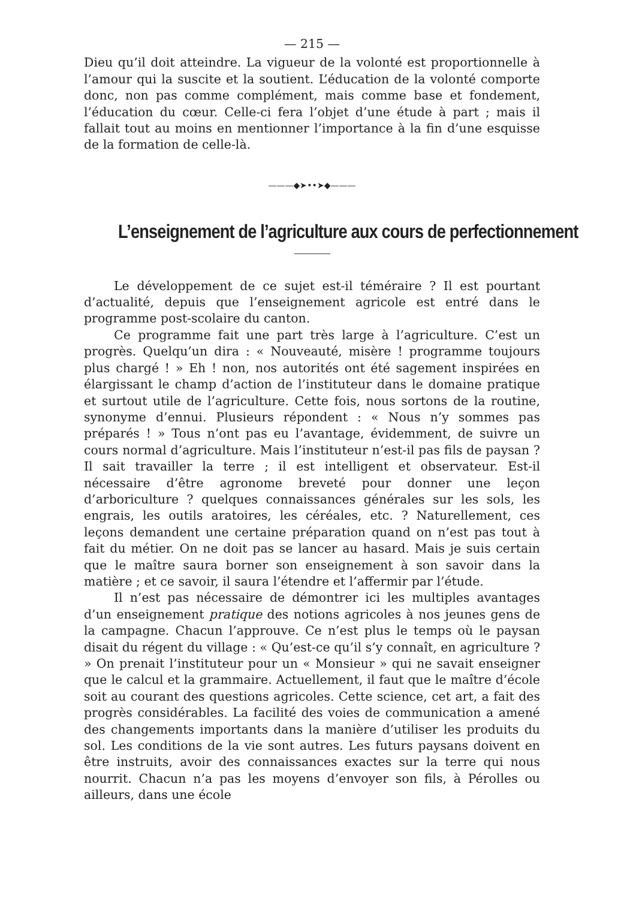— 215 —
Dieu qu’il doit atteindre. La vigueur de la volonté est proportionnelle à l’amour qui la suscite et la soutient. L’éducation de la volonté comporte donc, non pas comme complément, mais comme base et fondement, l’éducation du cœur. Celle-ci fera l’objet d’une étude à part ; mais il fallait tout au moins en mentionner l’importance à la fin d’une esquisse de la formation de celle-là.
———◆➤••➤◆———
L’enseignement de l’agriculture aux cours de perfectionnement
Le développement de ce sujet est-il téméraire ? Il est pourtant d’actualité, depuis que l’enseignement agricole est entré dans le programme post-scolaire du canton.
Ce programme fait une part très large à l’agriculture. C’est un progrès. Quelqu’un dira : « Nouveauté, misère ! programme toujours plus chargé ! » Eh ! non, nos autorités ont été sagement inspirées en élargissant le champ d’action de l’instituteur dans le domaine pratique et surtout utile de l’agriculture. Cette fois, nous sortons de la routine, synonyme d’ennui. Plusieurs répondent : « Nous n’y sommes pas préparés ! » Tous n’ont pas eu l’avantage, évidemment, de suivre un cours normal d’agriculture. Mais l’instituteur n’est-il pas fils de paysan ? Il sait travailler la terre ; il est intelligent et observateur. Est-il nécessaire d’être agronome breveté pour donner une leçon d’arboriculture ? quelques connaissances générales sur les sols, les engrais, les outils aratoires, les céréales, etc. ? Naturellement, ces leçons demandent une certaine préparation quand on n’est pas tout à fait du métier. On ne doit pas se lancer au hasard. Mais je suis certain que le maître saura borner son enseignement à son savoir dans la matière ; et ce savoir, il saura l’étendre et l’affermir par l’étude.
Il n’est pas nécessaire de démontrer ici les multiples avantages d’un enseignement pratique des notions agricoles à nos jeunes gens de la campagne. Chacun l’approuve. Ce n’est plus le temps où le paysan disait du régent du village : « Qu’est-ce qu’il s’y connaît, en agriculture ? » On prenait l’instituteur pour un « Monsieur » qui ne savait enseigner que le calcul et la grammaire. Actuellement, il faut que le maître d’école soit au courant des questions agricoles. Cette science, cet art, a fait des progrès considérables. La facilité des voies de communication a amené des changements importants dans la manière d’utiliser les produits du sol. Les conditions de la vie sont autres. Les futurs paysans doivent en être instruits, avoir des connaissances exactes sur la terre qui nous nourrit. Chacun n’a pas les moyens d’envoyer son fils, à Pérolles ou ailleurs, dans une école